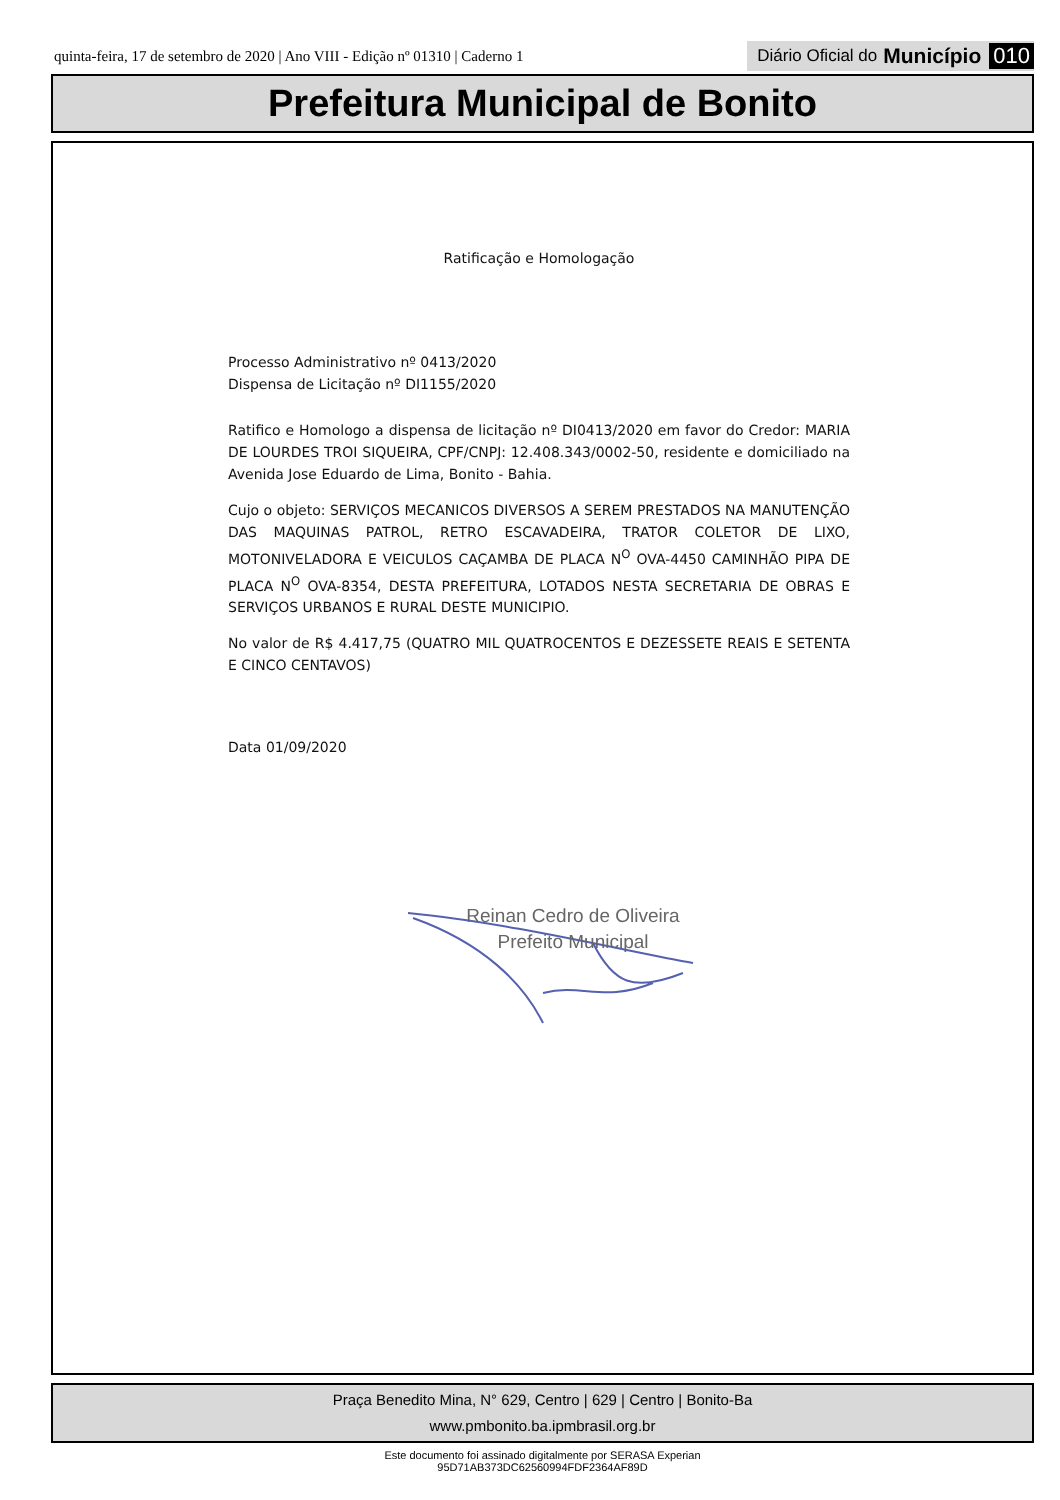quinta-feira, 17 de setembro de 2020 | Ano VIII - Edição nº 01310 | Caderno 1
Diário Oficial do Município 010
Prefeitura Municipal de Bonito
Ratificação e Homologação
Processo Administrativo nº 0413/2020
Dispensa de Licitação nº DI1155/2020
Ratifico e Homologo a dispensa de licitação nº DI0413/2020 em favor do Credor: MARIA DE LOURDES TROI SIQUEIRA, CPF/CNPJ: 12.408.343/0002-50, residente e domiciliado na Avenida Jose Eduardo de Lima, Bonito - Bahia.
Cujo o objeto: SERVIÇOS MECANICOS DIVERSOS A SEREM PRESTADOS NA MANUTENÇÃO DAS MAQUINAS PATROL, RETRO ESCAVADEIRA, TRATOR COLETOR DE LIXO, MOTONIVELADORA E VEICULOS CAÇAMBA DE PLACA N<sup>O</sup> OVA-4450 CAMINHÃO PIPA DE PLACA N<sup>O</sup> OVA-8354, DESTA PREFEITURA, LOTADOS NESTA SECRETARIA DE OBRAS E SERVIÇOS URBANOS E RURAL DESTE MUNICIPIO.
No valor de R$ 4.417,75 (QUATRO MIL QUATROCENTOS E DEZESSETE REAIS E SETENTA E CINCO CENTAVOS)
Data 01/09/2020
Reinan Cedro de Oliveira
Prefeito Municipal
Praça Benedito Mina, N° 629, Centro | 629 | Centro | Bonito-Ba
www.pmbonito.ba.ipmbrasil.org.br
Este documento foi assinado digitalmente por SERASA Experian
95D71AB373DC62560994FDF2364AF89D